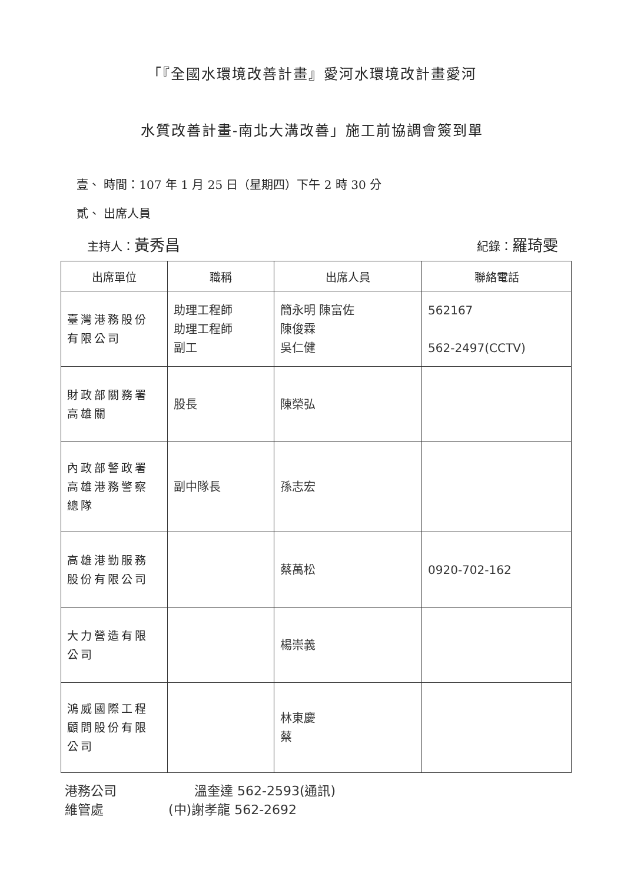「『全國水環境改善計畫』愛河水環境改計畫愛河
水質改善計畫-南北大溝改善」施工前協調會簽到單
壹、 時間：107 年 1 月 25 日（星期四）下午 2 時 30 分
貳、 出席人員
主持人：黃秀昌 紀錄：羅琦雯
| 出席單位 | 職稱 | 出席人員 | 聯絡電話 |
| --- | --- | --- | --- |
| 臺灣港務股份有限公司 | 助理工程師 助理工程師 副工 | 簡永明 陳富佐 陳俊霖 吳仁健 | 562167 562-2497(CCTV) |
| 財政部關務署高雄關 | 股長 | 陳榮弘 | |
| 內政部警政署高雄港務警察總隊 | 副中隊長 | 孫志宏 | |
| 高雄港勤服務股份有限公司 | | 蔡萬松 | 0920-702-162 |
| 大力營造有限公司 | | 楊崇義 | |
| 鴻威國際工程顧問股份有限公司 | | 林東慶 蔡 | |
港務公司　　　　　　溫奎達 562-2593(通訊)
維管處　　　　　(中)謝孝龍 562-2692